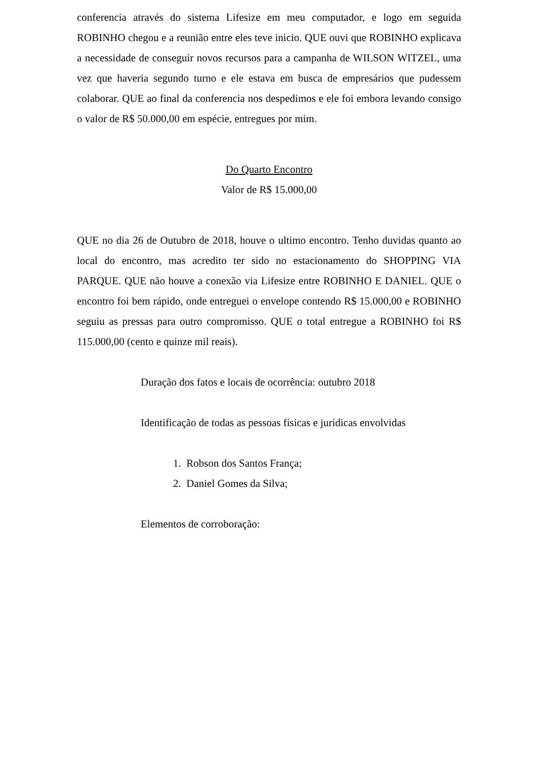conferencia através do sistema Lifesize em meu computador, e logo em seguida ROBINHO chegou e a reunião entre eles teve inicio. QUE ouvi que ROBINHO explicava a necessidade de conseguir novos recursos para a campanha de WILSON WITZEL, uma vez que haveria segundo turno e ele estava em busca de empresários que pudessem colaborar. QUE ao final da conferencia nos despedimos e ele foi embora levando consigo o valor de R$ 50.000,00 em espécie, entregues por mim.
Do Quarto Encontro
Valor de R$ 15.000,00
QUE no dia 26 de Outubro de 2018, houve o ultimo encontro. Tenho duvidas quanto ao local do encontro, mas acredito ter sido no estacionamento do SHOPPING VIA PARQUE. QUE não houve a conexão via Lifesize entre ROBINHO E DANIEL. QUE o encontro foi bem rápido, onde entreguei o envelope contendo R$ 15.000,00 e ROBINHO seguiu as pressas para outro compromisso. QUE o total entregue a ROBINHO foi R$ 115.000,00 (cento e quinze mil reais).
Duração dos fatos e locais de ocorrência: outubro 2018
Identificação de todas as pessoas físicas e jurídicas envolvidas
1. Robson dos Santos França;
2. Daniel Gomes da Silva;
Elementos de corroboração: